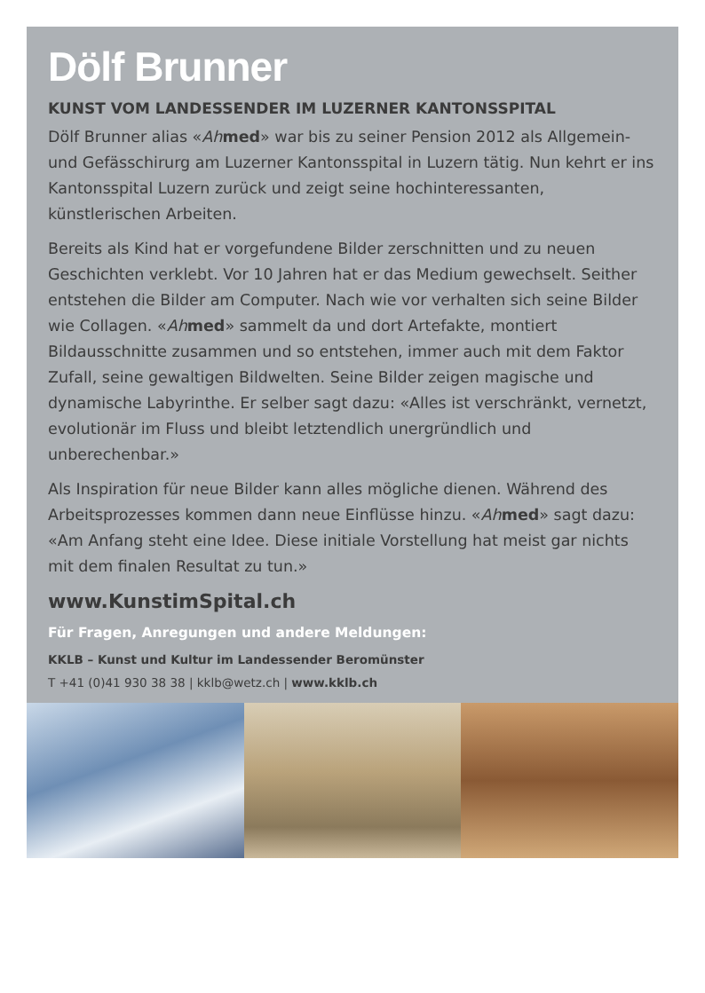Dölf Brunner
KUNST VOM LANDESSENDER IM LUZERNER KANTONSSPITAL
Dölf Brunner alias «Ah med» war bis zu seiner Pension 2012 als Allgemein- und Gefässchirurg am Luzerner Kantonsspital in Luzern tätig. Nun kehrt er ins Kantonsspital Luzern zurück und zeigt seine hochinteressanten, künstlerischen Arbeiten.
Bereits als Kind hat er vorgefundene Bilder zerschnitten und zu neuen Geschichten verklebt. Vor 10 Jahren hat er das Medium gewechselt. Seither entstehen die Bilder am Computer. Nach wie vor verhalten sich seine Bilder wie Collagen. «Ah med» sammelt da und dort Artefakte, montiert Bildausschnitte zusammen und so entstehen, immer auch mit dem Faktor Zufall, seine gewaltigen Bildwelten. Seine Bilder zeigen magische und dynamische Labyrinthe. Er selber sagt dazu: «Alles ist verschränkt, vernetzt, evolutionär im Fluss und bleibt letztendlich unergründlich und unberechenbar.»
Als Inspiration für neue Bilder kann alles mögliche dienen. Während des Arbeitsprozesses kommen dann neue Einflüsse hinzu. «Ah med» sagt dazu: «Am Anfang steht eine Idee. Diese initiale Vorstellung hat meist gar nichts mit dem finalen Resultat zu tun.»
www.KunstimSpital.ch
Für Fragen, Anregungen und andere Meldungen:
KKLB – Kunst und Kultur im Landessender Beromünster
T +41 (0)41 930 38 38 | kklb@wetz.ch | www.kklb.ch